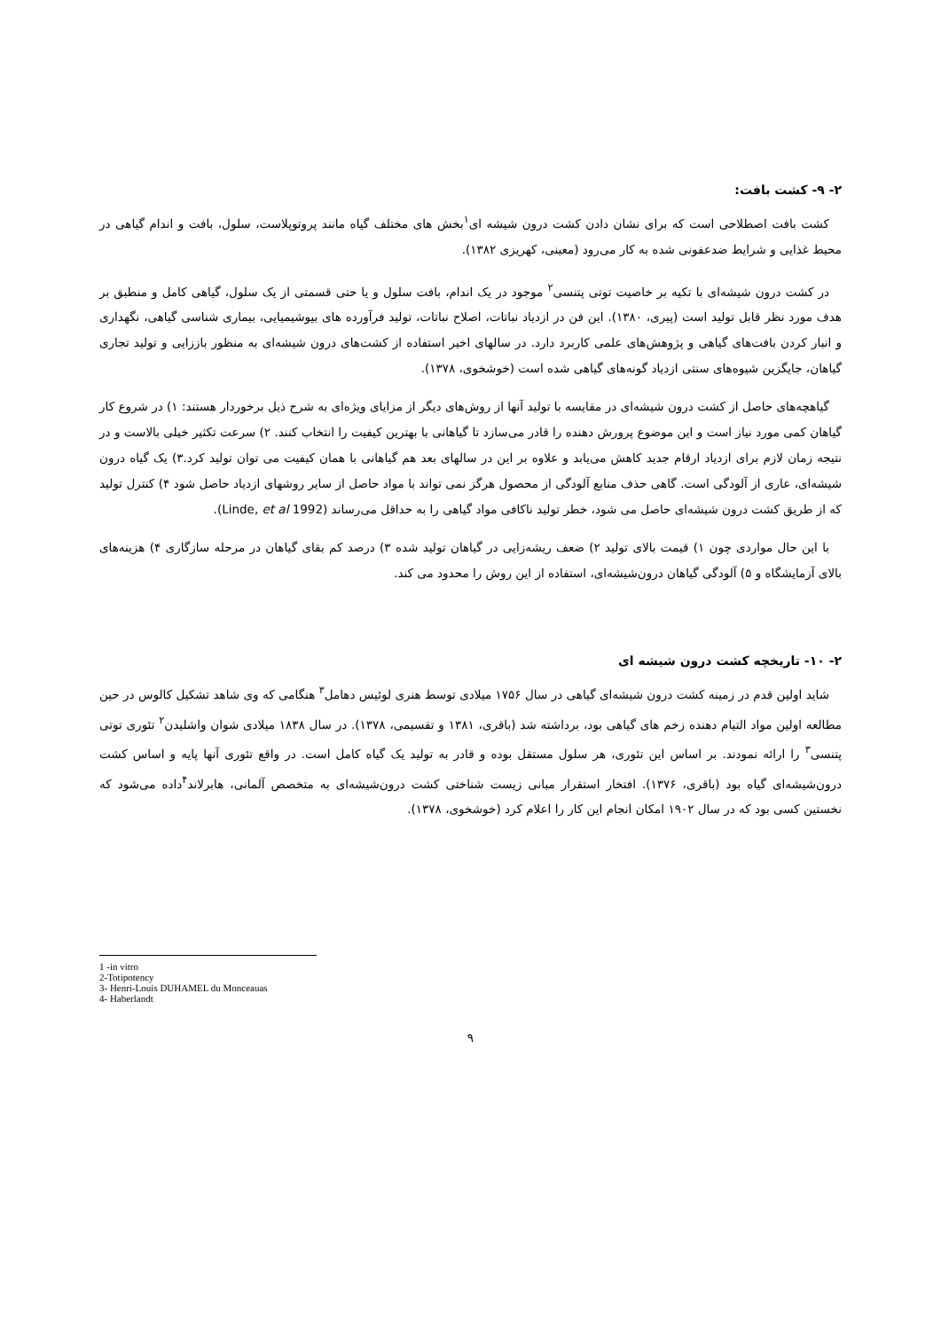۲- ۹- کشت بافت:
کشت بافت اصطلاحی است که برای نشان دادن کشت درون شیشه ای<sup>۱</sup>بخش های مختلف گیاه مانند پروتوپلاست، سلول، بافت و اندام گیاهی در محیط غذایی و شرایط ضدعفونی شده به کار می‌رود (معینی، کهریزی ۱۳۸۲).
در کشت درون شیشه‌ای با تکیه بر خاصیت توتی پتنسی<sup>۲</sup> موجود در یک اندام، بافت سلول و یا حتی قسمتی از یک سلول، گیاهی کامل و منطبق بر هدف مورد نظر قابل تولید است (پیری، ۱۳۸۰). این فن در ازدیاد نباتات، اصلاح نباتات، تولید فرآورده های بیوشیمیایی، بیماری شناسی گیاهی، نگهداری و انبار کردن بافت‌های گیاهی و پژوهش‌های علمی کاربرد دارد. در سالهای اخیر استفاده از کشت‌های درون شیشه‌ای به منظور باززایی و تولید تجاری گیاهان، جایگزین شیوه‌های سنتی ازدیاد گونه‌های گیاهی شده است (خوشخوی، ۱۳۷۸).
گیاهچه‌های حاصل از کشت درون شیشه‌ای در مقایسه با تولید آنها از روش‌های دیگر از مزایای ویژه‌ای به شرح ذیل برخوردار هستند: ۱) در شروع کار گیاهان کمی مورد نیاز است و این موضوع پرورش دهنده را قادر می‌سازد تا گیاهانی با بهترین کیفیت را انتخاب کنند. ۲) سرعت تکثیر خیلی بالاست و در نتیجه زمان لازم برای ازدیاد ارقام جدید کاهش می‌یابد و علاوه بر این در سالهای بعد هم گیاهانی با همان کیفیت می توان تولید کرد.۳) یک گیاه درون شیشه‌ای، عاری از آلودگی است. گاهی حذف منابع آلودگی از محصول هرگز نمی تواند با مواد حاصل از سایر روشهای ازدیاد حاصل شود ۴) کنترل تولید که از طریق کشت درون شیشه‌ای حاصل می شود، خطر تولید ناکافی مواد گیاهی را به حداقل می‌رساند (Linde, et al 1992).
با این حال مواردی چون ۱) قیمت بالای تولید ۲) ضعف ریشه‌زایی در گیاهان تولید شده ۳) درصد کم بقای گیاهان در مرحله سازگاری ۴) هزینه‌های بالای آزمایشگاه و ۵) آلودگی گیاهان درون‌شیشه‌ای، استفاده از این روش را محدود می کند.
۲- ۱۰- تاریخچه کشت درون شیشه ای
شاید اولین قدم در زمینه کشت درون شیشه‌ای گیاهی در سال ۱۷۵۶ میلادی توسط هنری لوئیس دهامل<sup>۳</sup> هنگامی که وی شاهد تشکیل کالوس در حین مطالعه اولین مواد التیام دهنده زخم های گیاهی بود، برداشته شد (باقری، ۱۳۸۱ و تقسیمی، ۱۳۷۸). در سال ۱۸۳۸ میلادی شوان واشلیدن<sup>۲</sup> تئوری توتی پتنسی<sup>۳</sup> را ارائه نمودند. بر اساس این تئوری، هر سلول مستقل بوده و قادر به تولید یک گیاه کامل است. در واقع تئوری آنها پایه و اساس کشت درون‌شیشه‌ای گیاه بود (باقری، ۱۳۷۶). افتخار استقرار مبانی زیست شناختی کشت درون‌شیشه‌ای به متخصص آلمانی، هابرلاند<sup>۴</sup>داده می‌شود که نخستین کسی بود که در سال ۱۹۰۲ امکان انجام این کار را اعلام کرد (خوشخوی، ۱۳۷۸).
1 -in vitro
2-Totipotency
3- Henri-Louis DUHAMEL du Monceauas
4- Haberlandt
۹